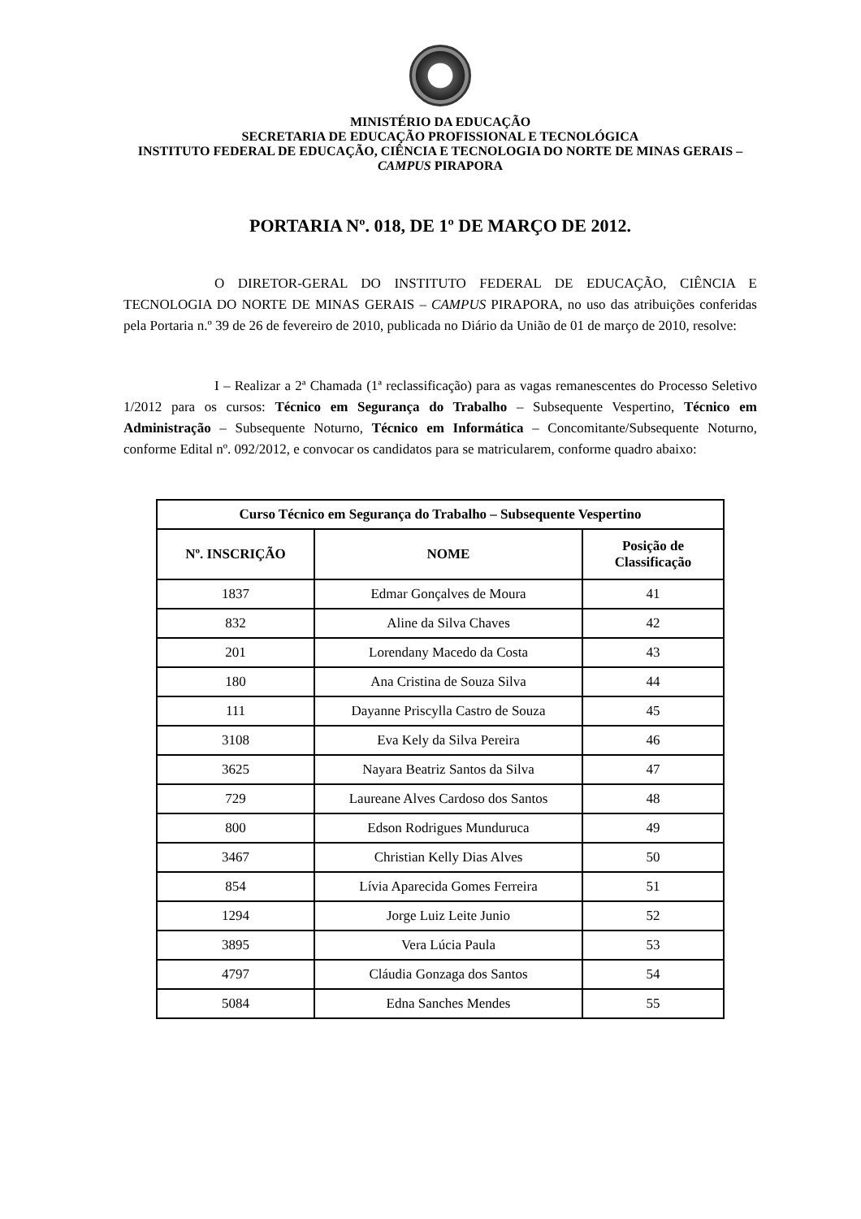MINISTÉRIO DA EDUCAÇÃO
SECRETARIA DE EDUCAÇÃO PROFISSIONAL E TECNOLÓGICA
INSTITUTO FEDERAL DE EDUCAÇÃO, CIÊNCIA E TECNOLOGIA DO NORTE DE MINAS GERAIS – CAMPUS PIRAPORA
PORTARIA Nº. 018, DE 1º DE MARÇO DE 2012.
O DIRETOR-GERAL DO INSTITUTO FEDERAL DE EDUCAÇÃO, CIÊNCIA E TECNOLOGIA DO NORTE DE MINAS GERAIS – CAMPUS PIRAPORA, no uso das atribuições conferidas pela Portaria n.º 39 de 26 de fevereiro de 2010, publicada no Diário da União de 01 de março de 2010, resolve:
I – Realizar a 2ª Chamada (1ª reclassificação) para as vagas remanescentes do Processo Seletivo 1/2012 para os cursos: Técnico em Segurança do Trabalho – Subsequente Vespertino, Técnico em Administração – Subsequente Noturno, Técnico em Informática – Concomitante/Subsequente Noturno, conforme Edital nº. 092/2012, e convocar os candidatos para se matricularem, conforme quadro abaixo:
| Curso Técnico em Segurança do Trabalho – Subsequente Vespertino | | |
| --- | --- | --- |
| Nº. INSCRIÇÃO | NOME | Posição de Classificação |
| 1837 | Edmar Gonçalves de Moura | 41 |
| 832 | Aline da Silva Chaves | 42 |
| 201 | Lorendany Macedo da Costa | 43 |
| 180 | Ana Cristina de Souza Silva | 44 |
| 111 | Dayanne Priscylla Castro de Souza | 45 |
| 3108 | Eva Kely da Silva Pereira | 46 |
| 3625 | Nayara Beatriz Santos da Silva | 47 |
| 729 | Laureane Alves Cardoso dos Santos | 48 |
| 800 | Edson Rodrigues Munduruca | 49 |
| 3467 | Christian Kelly Dias Alves | 50 |
| 854 | Lívia Aparecida Gomes Ferreira | 51 |
| 1294 | Jorge Luiz Leite Junio | 52 |
| 3895 | Vera Lúcia Paula | 53 |
| 4797 | Cláudia Gonzaga dos Santos | 54 |
| 5084 | Edna Sanches Mendes | 55 |